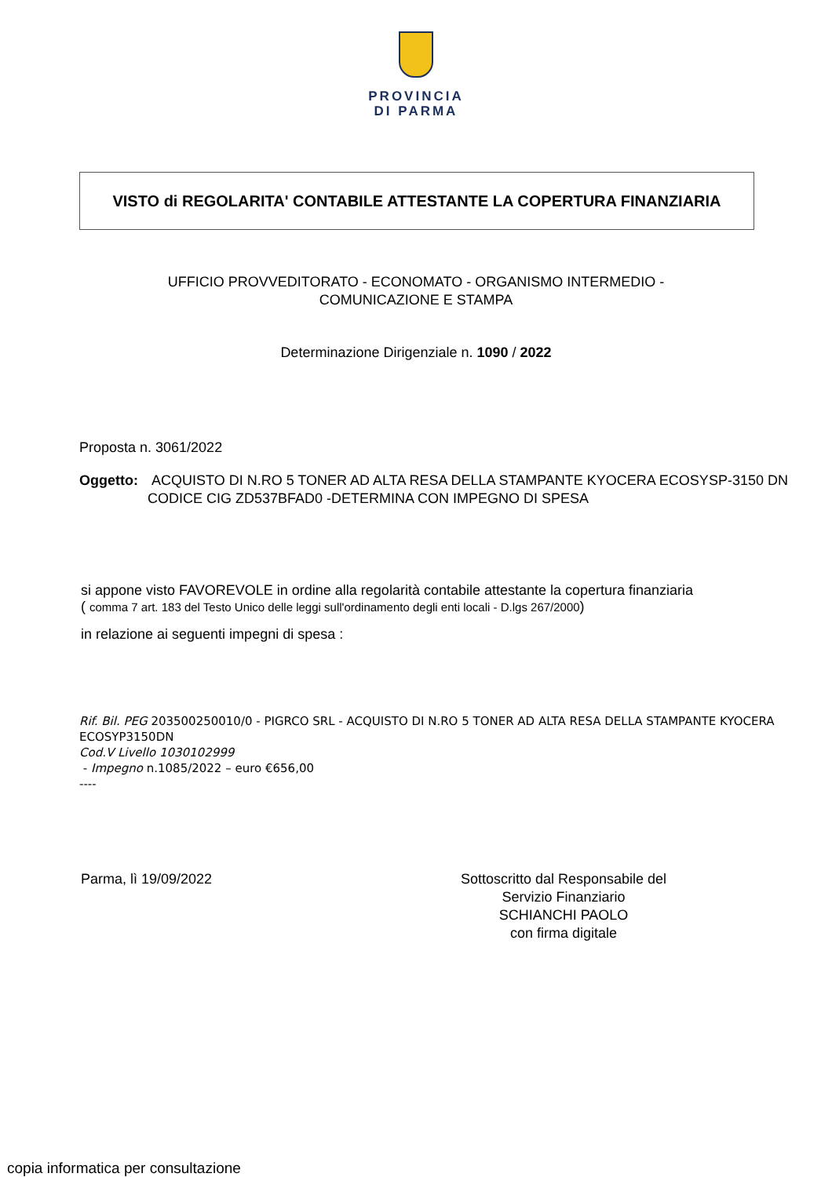PROVINCIA
DI PARMA
VISTO di REGOLARITA' CONTABILE ATTESTANTE LA COPERTURA FINANZIARIA
UFFICIO PROVVEDITORATO - ECONOMATO - ORGANISMO INTERMEDIO -
COMUNICAZIONE E STAMPA
Determinazione Dirigenziale n. 1090 / 2022
Proposta n. 3061/2022
Oggetto: ACQUISTO DI N.RO 5 TONER AD ALTA RESA DELLA STAMPANTE KYOCERA ECOSYSP-3150 DN CODICE CIG ZD537BFAD0 -DETERMINA CON IMPEGNO DI SPESA
si appone visto FAVOREVOLE in ordine alla regolarità contabile attestante la copertura finanziaria
( comma 7 art. 183 del Testo Unico delle leggi sull'ordinamento degli enti locali - D.lgs 267/2000)
in relazione ai seguenti impegni di spesa :
Rif. Bil. PEG 203500250010/0 - PIGRCO SRL - ACQUISTO DI N.RO 5 TONER AD ALTA RESA DELLA STAMPANTE KYOCERA ECOSYP3150DN
Cod.V Livello 1030102999
- Impegno n.1085/2022 – euro €656,00
----
Parma, lì 19/09/2022 Sottoscritto dal Responsabile del
Servizio Finanziario
SCHIANCHI PAOLO
con firma digitale
copia informatica per consultazione